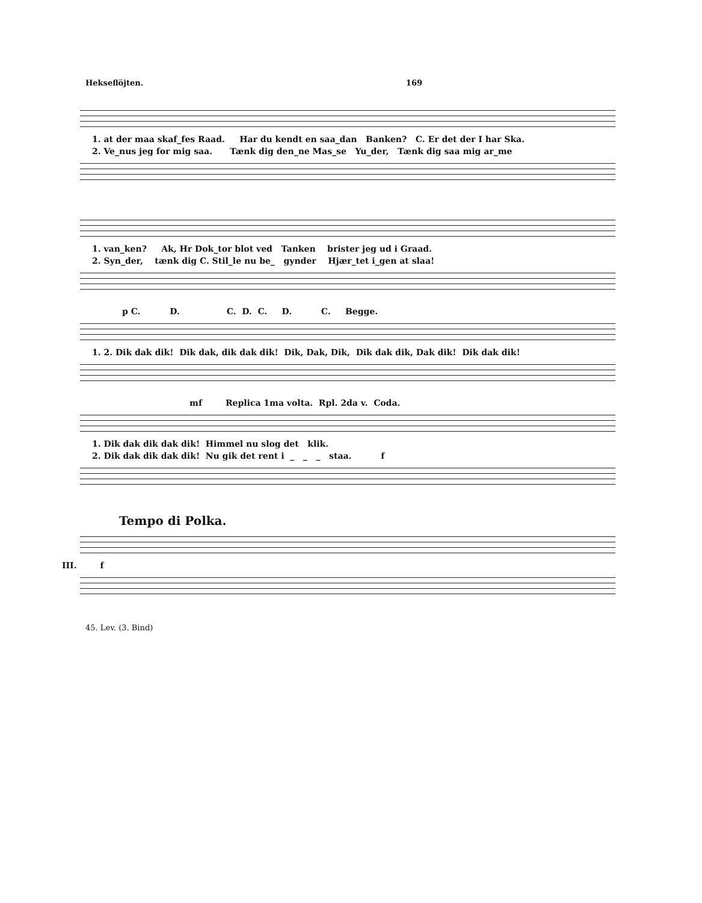Hekseflöjten. 169
1. at der maa skaf_fes Raad. Har du kendt en saa_dan Banken? C. Er det der I har Ska.
2. Ve_nus jeg for mig saa. Tænk dig den_ne Mas_se Yu_der, Tænk dig saa mig ar_me
1. van_ken? Ak, Hr Dok_tor blot ved Tanken brister jeg ud i Graad.
2. Syn_der, tænk dig C. Stil_le nu be_ gynder Hjær_tet i_gen at slaa!
p C. D. C. D. C. D. C. Begge.
1. 2. Dik dak dik! Dik dak, dik dak dik! Dik, Dak, Dik, Dik dak dik, Dak dik! Dik dak dik!
mf Replica 1ma volta. Rpl. 2da v. Coda.
1. Dik dak dik dak dik! Himmel nu slog det klik.
2. Dik dak dik dak dik! Nu gik det rent i _ _ _ staa. f
Tempo di Polka.
III. f
45. Lev. (3. Bind)